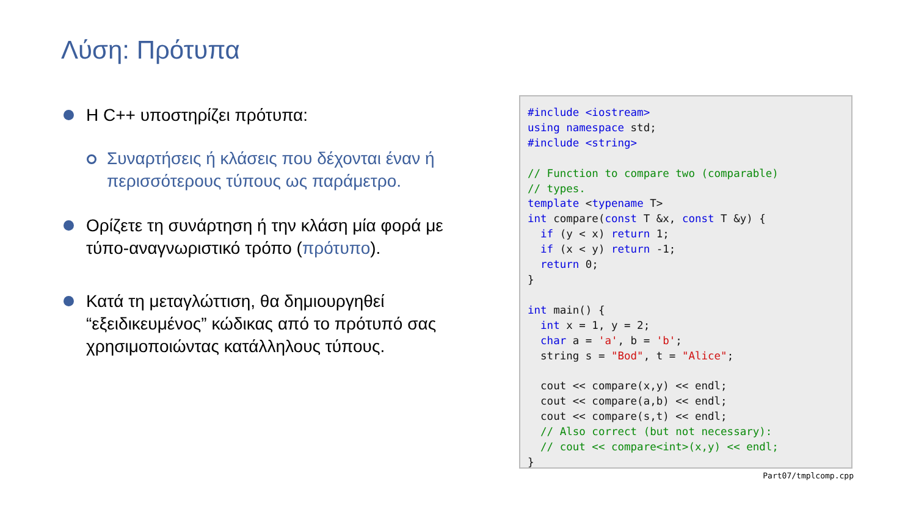Λύση: Πρότυπα
Η C++ υποστηρίζει πρότυπα:
Συναρτήσεις ή κλάσεις που δέχονται έναν ή περισσότερους τύπους ως παράμετρο.
Ορίζετε τη συνάρτηση ή την κλάση μία φορά με τύπο-αναγνωριστικό τρόπο (πρότυπο).
Κατά τη μεταγλώττιση, θα δημιουργηθεί “εξειδικευμένος” κώδικας από το πρότυπό σας χρησιμοποιώντας κατάλληλους τύπους.
#include <iostream>
using namespace std;
#include <string>

// Function to compare two (comparable)
// types.
template <typename T>
int compare(const T &x, const T &y) {
  if (y < x) return 1;
  if (x < y) return -1;
  return 0;
}

int main() {
  int x = 1, y = 2;
  char a = 'a', b = 'b';
  string s = "Bod", t = "Alice";

  cout << compare(x,y) << endl;
  cout << compare(a,b) << endl;
  cout << compare(s,t) << endl;
  // Also correct (but not necessary):
  // cout << compare<int>(x,y) << endl;
}
Part07/tmplcomp.cpp